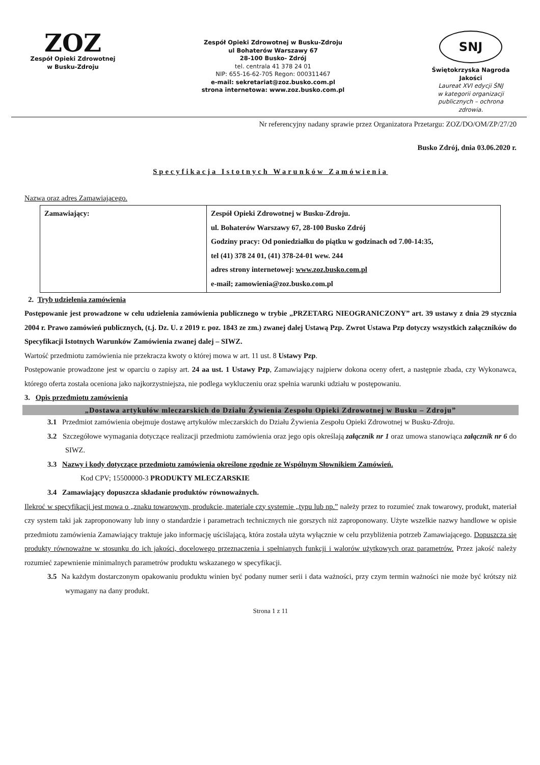ZOZ
Zespół Opieki Zdrowotnej
w Busku-Zdroju
Zespół Opieki Zdrowotnej w Busku-Zdroju
ul Bohaterów Warszawy 67
28-100 Busko- Zdrój
tel. centrala 41 378 24 01
NIP: 655-16-62-705 Regon: 000311467
e-mail: sekretariat@zoz.busko.com.pl
strona internetowa: www.zoz.busko.com.pl
SNJ
Świętokrzyska Nagroda Jakości
Laureat XVI edycji ŚNJ
w kategorii organizacji
publicznych – ochrona
zdrowia.
Nr referencyjny nadany sprawie przez Organizatora Przetargu: ZOZ/DO/OM/ZP/27/20
Busko Zdrój, dnia 03.06.2020 r.
Specyfikacja Istotnych Warunków Zamówienia
Nazwa oraz adres Zamawiającego.
| Zamawiający: | Zespół Opieki Zdrowotnej w Busku-Zdroju. ul. Bohaterów Warszawy 67, 28-100 Busko Zdrój Godziny pracy: Od poniedziałku do piątku w godzinach od 7.00-14:35, tel (41) 378 24 01, (41) 378-24-01 wew. 244 adres strony internetowej: www.zoz.busko.com.pl e-mail; zamowienia@zoz.busko.com.pl |
2. Tryb udzielenia zamówienia
Postępowanie jest prowadzone w celu udzielenia zamówienia publicznego w trybie „PRZETARG NIEOGRANICZONY” art. 39 ustawy z dnia 29 stycznia 2004 r. Prawo zamówień publicznych, (t.j. Dz. U. z 2019 r. poz. 1843 ze zm.) zwanej dalej Ustawą Pzp. Zwrot Ustawa Pzp dotyczy wszystkich załączników do Specyfikacji Istotnych Warunków Zamówienia zwanej dalej – SIWZ.
Wartość przedmiotu zamówienia nie przekracza kwoty o której mowa w art. 11 ust. 8 Ustawy Pzp.
Postępowanie prowadzone jest w oparciu o zapisy art. 24 aa ust. 1 Ustawy Pzp, Zamawiający najpierw dokona oceny ofert, a następnie zbada, czy Wykonawca, którego oferta została oceniona jako najkorzystniejsza, nie podlega wykluczeniu oraz spełnia warunki udziału w postępowaniu.
3. Opis przedmiotu zamówienia
„Dostawa artykułów mleczarskich do Działu Żywienia Zespołu Opieki Zdrowotnej w Busku – Zdroju”
3.1 Przedmiot zamówienia obejmuje dostawę artykułów mleczarskich do Działu Żywienia Zespołu Opieki Zdrowotnej w Busku-Zdroju.
3.2 Szczegółowe wymagania dotyczące realizacji przedmiotu zamówienia oraz jego opis określają załącznik nr 1 oraz umowa stanowiąca załącznik nr 6 do SIWZ.
3.3 Nazwy i kody dotyczące przedmiotu zamówienia określone zgodnie ze Wspólnym Słownikiem Zamówień.
Kod CPV; 15500000-3 PRODUKTY MLECZARSKIE
3.4 Zamawiający dopuszcza składanie produktów równoważnych.
Ilekroć w specyfikacji jest mowa o „znaku towarowym, produkcie, materiale czy systemie „typu lub np.” należy przez to rozumieć znak towarowy, produkt, materiał czy system taki jak zaproponowany lub inny o standardzie i parametrach technicznych nie gorszych niż zaproponowany. Użyte wszelkie nazwy handlowe w opisie przedmiotu zamówienia Zamawiający traktuje jako informację uściślającą, która została użyta wyłącznie w celu przybliżenia potrzeb Zamawiającego. Dopuszcza się produkty równoważne w stosunku do ich jakości, docelowego przeznaczenia i spełnianych funkcji i walorów użytkowych oraz parametrów. Przez jakość należy rozumieć zapewnienie minimalnych parametrów produktu wskazanego w specyfikacji.
3.5 Na każdym dostarczonym opakowaniu produktu winien być podany numer serii i data ważności, przy czym termin ważności nie może być krótszy niż wymagany na dany produkt.
Strona 1 z 11